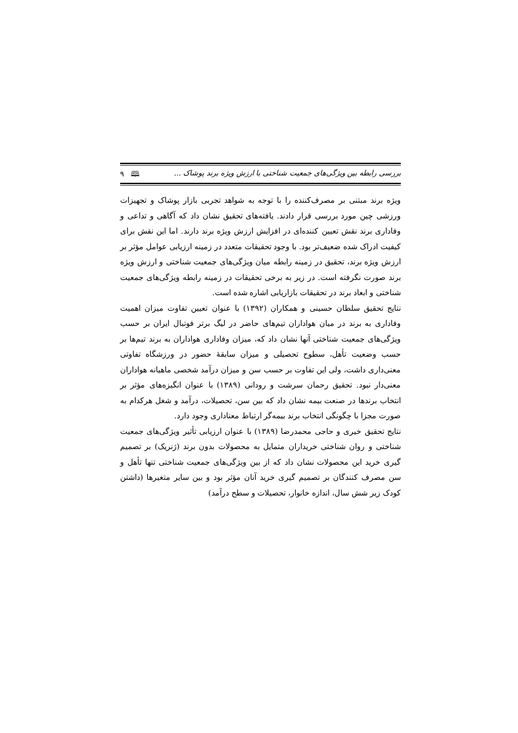بررسی رابطه بین ویژگی‌های جمعیت شناختی با ارزش ویژه برند پوشاک ... 🕮 ۹
ویژه برند مبتنی بر مصرف‌کننده را با توجه به شواهد تجربی بازار پوشاک و تجهیزات ورزشی چین مورد بررسی قرار دادند. یافته‌های تحقیق نشان داد که آگاهی و تداعی و وفاداری برند نقش تعیین کننده‌ای در افزایش ارزش ویژه برند دارند. اما این نقش برای کیفیت ادراک شده ضعیف‌تر بود. با وجود تحقیقات متعدد در زمینه ارزیابی عوامل مؤثر بر ارزش ویژه برند، تحقیق در زمینه رابطه میان ویژگی‌های جمعیت شناختی و ارزش ویژه برند صورت نگرفته است. در زیر به برخی تحقیقات در زمینه رابطه ویژگی‌های جمعیت شناختی و ابعاد برند در تحقیقات بازاریابی اشاره شده است.
نتایج تحقیق سلطان حسینی و همکاران (۱۳۹۲) با عنوان تعیین تفاوت میزان اهمیت وفاداری به برند در میان هواداران تیم‌های حاضر در لیگ برتر فوتبال ایران بر حسب ویژگی‌های جمعیت شناختی آنها نشان داد که، میزان وفاداری هواداران به برند تیم‌ها بر حسب وضعیت تأهل، سطوح تحصیلی و میزان سابقهٔ حضور در ورزشگاه تفاوتی معنی‌داری داشت، ولی این تفاوت بر حسب سن و میزان درآمد شخصی ماهیانه هواداران معنی‌دار نبود. تحقیق رحمان سرشت و رودانی (۱۳۸۹) با عنوان انگیزه‌های مؤثر بر انتخاب برندها در صنعت بیمه نشان داد که بین سن، تحصیلات، درآمد و شغل هرکدام به صورت مجزا با چگونگی انتخاب برند بیمه‌گر ارتباط معناداری وجود دارد.
نتایج تحقیق خیری و حاجی محمدرضا (۱۳۸۹) با عنوان ارزیابی تأثیر ویژگی‌های جمعیت شناختی و روان شناختی خریداران متمایل به محصولات بدون برند (ژنریک) بر تصمیم گیری خرید این محصولات نشان داد که از بین ویژگی‌های جمعیت شناختی تنها تأهل و سن مصرف کنندگان بر تصمیم گیری خرید آنان مؤثر بود و بین سایر متغیرها (داشتن کودک زیر شش سال، اندازه خانوار، تحصیلات و سطح درآمد)